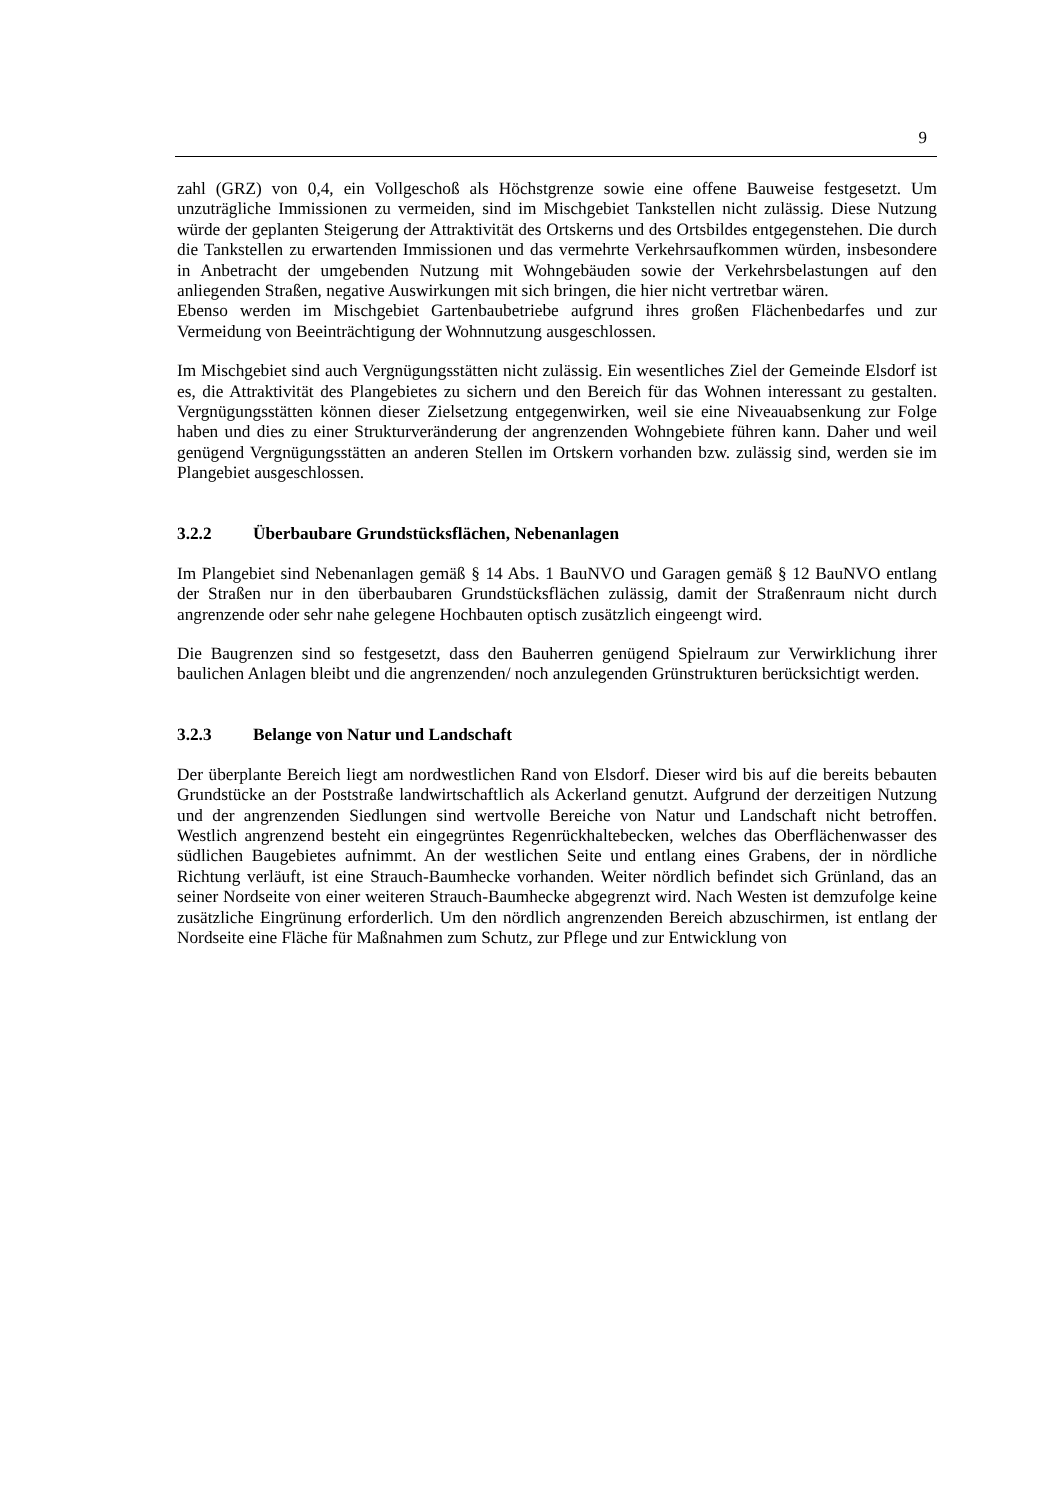9
zahl (GRZ) von 0,4, ein Vollgeschoß als Höchstgrenze sowie eine offene Bauweise festgesetzt. Um unzuträgliche Immissionen zu vermeiden, sind im Mischgebiet Tankstellen nicht zulässig. Diese Nutzung würde der geplanten Steigerung der Attraktivität des Ortskerns und des Ortsbildes entgegenstehen. Die durch die Tankstellen zu erwartenden Immissionen und das vermehrte Verkehrsaufkommen würden, insbesondere in Anbetracht der umgebenden Nutzung mit Wohngebäuden sowie der Verkehrsbelastungen auf den anliegenden Straßen, negative Auswirkungen mit sich bringen, die hier nicht vertretbar wären.
Ebenso werden im Mischgebiet Gartenbaubetriebe aufgrund ihres großen Flächenbedarfes und zur Vermeidung von Beeinträchtigung der Wohnnutzung ausgeschlossen.
Im Mischgebiet sind auch Vergnügungsstätten nicht zulässig. Ein wesentliches Ziel der Gemeinde Elsdorf ist es, die Attraktivität des Plangebietes zu sichern und den Bereich für das Wohnen interessant zu gestalten. Vergnügungsstätten können dieser Zielsetzung entgegenwirken, weil sie eine Niveauabsenkung zur Folge haben und dies zu einer Strukturveränderung der angrenzenden Wohngebiete führen kann. Daher und weil genügend Vergnügungsstätten an anderen Stellen im Ortskern vorhanden bzw. zulässig sind, werden sie im Plangebiet ausgeschlossen.
3.2.2 Überbaubare Grundstücksflächen, Nebenanlagen
Im Plangebiet sind Nebenanlagen gemäß § 14 Abs. 1 BauNVO und Garagen gemäß § 12 BauNVO entlang der Straßen nur in den überbaubaren Grundstücksflächen zulässig, damit der Straßenraum nicht durch angrenzende oder sehr nahe gelegene Hochbauten optisch zusätzlich eingeengt wird.
Die Baugrenzen sind so festgesetzt, dass den Bauherren genügend Spielraum zur Verwirklichung ihrer baulichen Anlagen bleibt und die angrenzenden/ noch anzulegenden Grünstrukturen berücksichtigt werden.
3.2.3 Belange von Natur und Landschaft
Der überplante Bereich liegt am nordwestlichen Rand von Elsdorf. Dieser wird bis auf die bereits bebauten Grundstücke an der Poststraße landwirtschaftlich als Ackerland genutzt. Aufgrund der derzeitigen Nutzung und der angrenzenden Siedlungen sind wertvolle Bereiche von Natur und Landschaft nicht betroffen. Westlich angrenzend besteht ein eingegrüntes Regenrückhaltebecken, welches das Oberflächenwasser des südlichen Baugebietes aufnimmt. An der westlichen Seite und entlang eines Grabens, der in nördliche Richtung verläuft, ist eine Strauch-Baumhecke vorhanden. Weiter nördlich befindet sich Grünland, das an seiner Nordseite von einer weiteren Strauch-Baumhecke abgegrenzt wird. Nach Westen ist demzufolge keine zusätzliche Eingrünung erforderlich. Um den nördlich angrenzenden Bereich abzuschirmen, ist entlang der Nordseite eine Fläche für Maßnahmen zum Schutz, zur Pflege und zur Entwicklung von